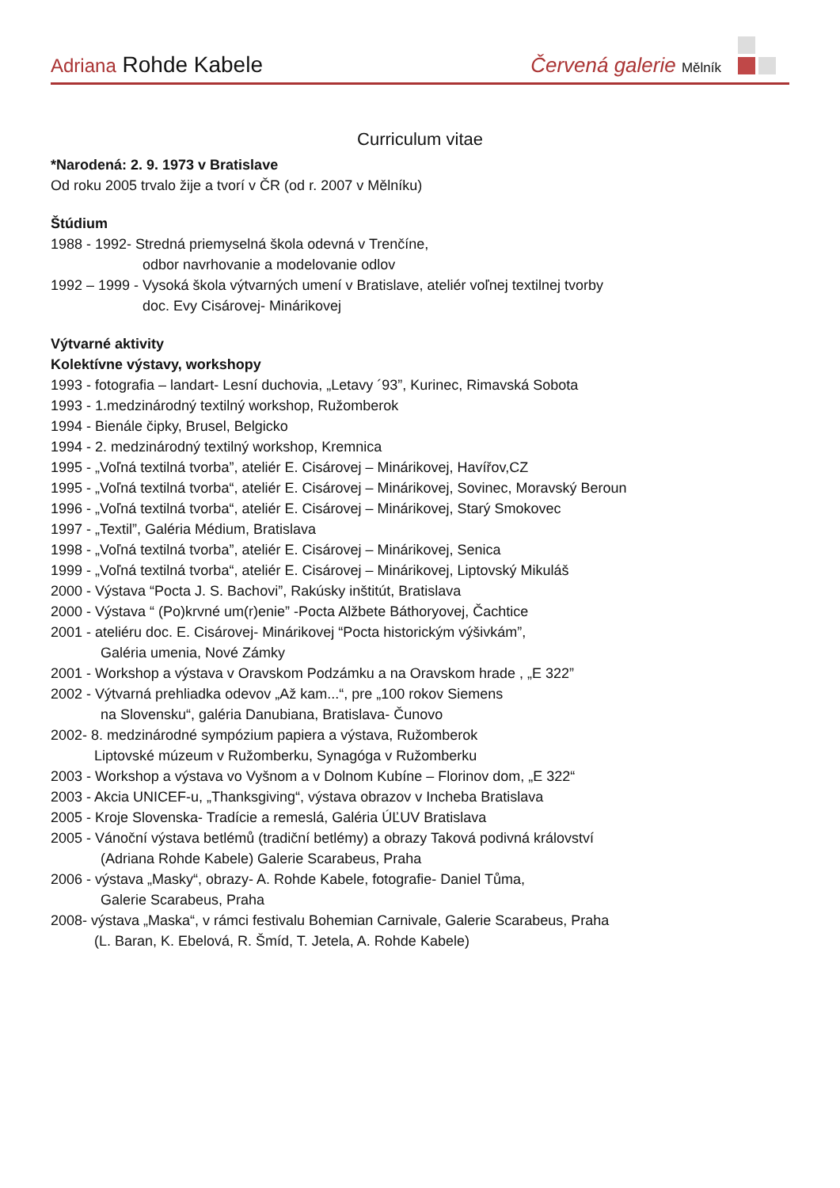Adriana Rohde Kabele
Červená galerie Mělník
Curriculum vitae
*Narodená: 2. 9. 1973 v Bratislave
Od roku 2005 trvalo žije a tvorí v ČR (od r. 2007 v Mělníku)
Štúdium
1988 - 1992- Stredná priemyselná škola odevná v Trenčíne,
odbor navrhovanie a modelovanie odlov
1992 – 1999 - Vysoká škola výtvarných umení v Bratislave, ateliér voľnej textilnej tvorby
doc. Evy Cisárovej- Minárikovej
Výtvarné aktivity
Kolektívne výstavy, workshopy
1993 - fotografia – landart- Lesní duchovia, „Letavy ´93”, Kurinec, Rimavská Sobota
1993 - 1.medzinárodný textilný workshop, Ružomberok
1994 - Bienále čipky, Brusel, Belgicko
1994 - 2. medzinárodný textilný workshop, Kremnica
1995 - „Voľná textilná tvorba”, ateliér E. Cisárovej – Minárikovej, Havířov,CZ
1995 - „Voľná textilná tvorba“, ateliér E. Cisárovej – Minárikovej, Sovinec, Moravský Beroun
1996 - „Voľná textilná tvorba“, ateliér E. Cisárovej – Minárikovej, Starý Smokovec
1997 - „Textil”, Galéria Médium, Bratislava
1998 - „Voľná textilná tvorba”, ateliér E. Cisárovej – Minárikovej, Senica
1999 - „Voľná textilná tvorba“, ateliér E. Cisárovej – Minárikovej, Liptovský Mikuláš
2000 - Výstava “Pocta J. S. Bachovi”, Rakúsky inštitút, Bratislava
2000 - Výstava “ (Po)krvné um(r)enie” -Pocta Alžbete Báthoryovej, Čachtice
2001 - ateliéru doc. E. Cisárovej- Minárikovej “Pocta historickým výšivkám”,
Galéria umenia, Nové Zámky
2001 - Workshop a výstava v Oravskom Podzámku a na Oravskom hrade , „E 322”
2002 - Výtvarná prehliadka odevov „Až kam...“, pre „100 rokov Siemens
na Slovensku“, galéria Danubiana, Bratislava- Čunovo
2002- 8. medzinárodné sympózium papiera a výstava, Ružomberok
Liptovské múzeum v Ružomberku, Synagóga v Ružomberku
2003 - Workshop a výstava vo Vyšnom a v Dolnom Kubíne – Florinov dom, „E 322“
2003 - Akcia UNICEF-u, „Thanksgiving“, výstava obrazov v Incheba Bratislava
2005 - Kroje Slovenska- Tradície a remeslá, Galéria ÚĽUV Bratislava
2005 - Vánoční výstava betlémů (tradiční betlémy) a obrazy Taková podivná království
(Adriana Rohde Kabele) Galerie Scarabeus, Praha
2006 - výstava „Masky“, obrazy- A. Rohde Kabele, fotografie- Daniel Tůma,
Galerie Scarabeus, Praha
2008- výstava „Maska“, v rámci festivalu Bohemian Carnivale, Galerie Scarabeus, Praha
(L. Baran, K. Ebelová, R. Šmíd, T. Jetela, A. Rohde Kabele)